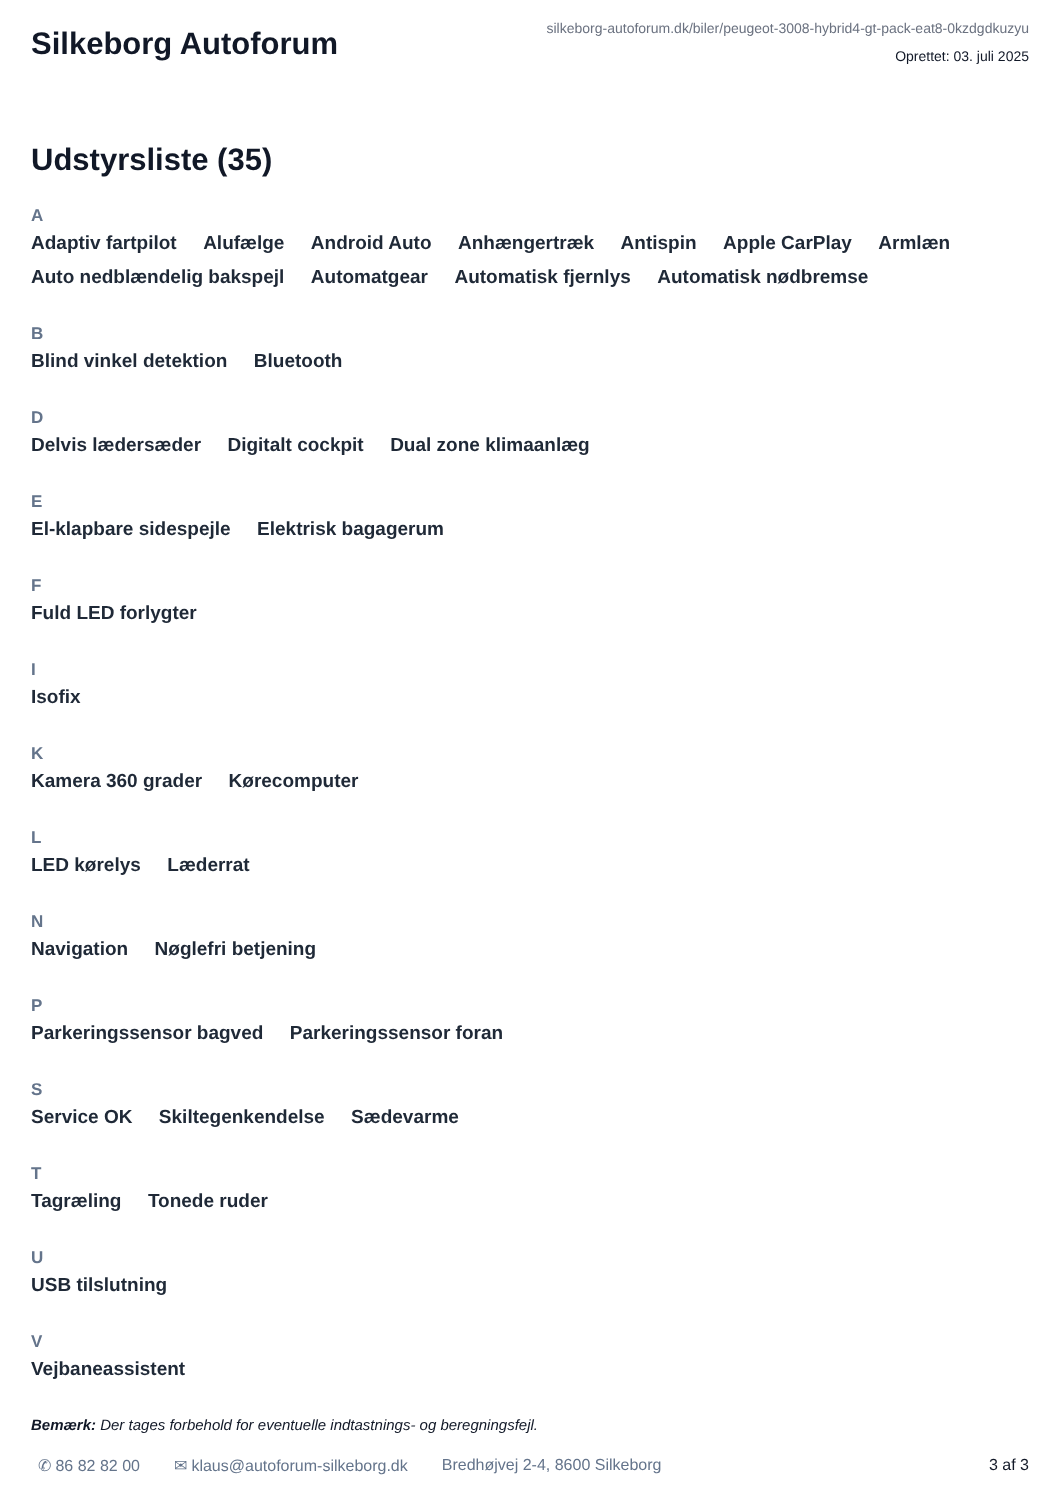Silkeborg Autoforum
silkeborg-autoforum.dk/biler/peugeot-3008-hybrid4-gt-pack-eat8-0kzdgdkuzyu
Oprettet: 03. juli 2025
Udstyrsliste (35)
A
Adaptiv fartpilot Alufælge Android Auto Anhængertræk Antispin Apple CarPlay Armlæn Auto nedblændelig bakspejl Automatgear Automatisk fjernlys Automatisk nødbremse
B
Blind vinkel detektion Bluetooth
D
Delvis lædersæder Digitalt cockpit Dual zone klimaanlæg
E
El-klapbare sidespejle Elektrisk bagagerum
F
Fuld LED forlygter
I
Isofix
K
Kamera 360 grader Kørecomputer
L
LED kørelys Læderrat
N
Navigation Nøglefri betjening
P
Parkeringssensor bagved Parkeringssensor foran
S
Service OK Skiltegenkendelse Sædevarme
T
Tagræling Tonede ruder
U
USB tilslutning
V
Vejbaneassistent
Bemærk: Der tages forbehold for eventuelle indtastnings- og beregningsfejl.
✆ 86 82 82 00 ✉ klaus@autoforum-silkeborg.dk Bredhøjvej 2-4, 8600 Silkeborg 3 af 3